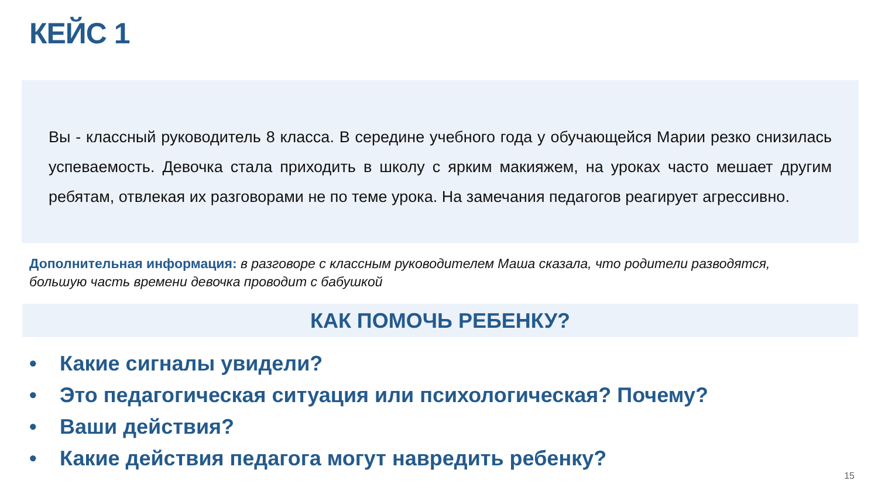КЕЙС 1
Вы - классный руководитель 8 класса. В середине учебного года у обучающейся Марии резко снизилась успеваемость. Девочка стала приходить в школу с ярким макияжем, на уроках часто мешает другим ребятам, отвлекая их разговорами не по теме урока. На замечания педагогов реагирует агрессивно.
Дополнительная информация: в разговоре с классным руководителем Маша сказала, что родители разводятся, большую часть времени девочка проводит с бабушкой
КАК ПОМОЧЬ РЕБЕНКУ?
• Какие сигналы увидели?
• Это педагогическая ситуация или психологическая? Почему?
• Ваши действия?
• Какие действия педагога могут навредить ребенку?
15